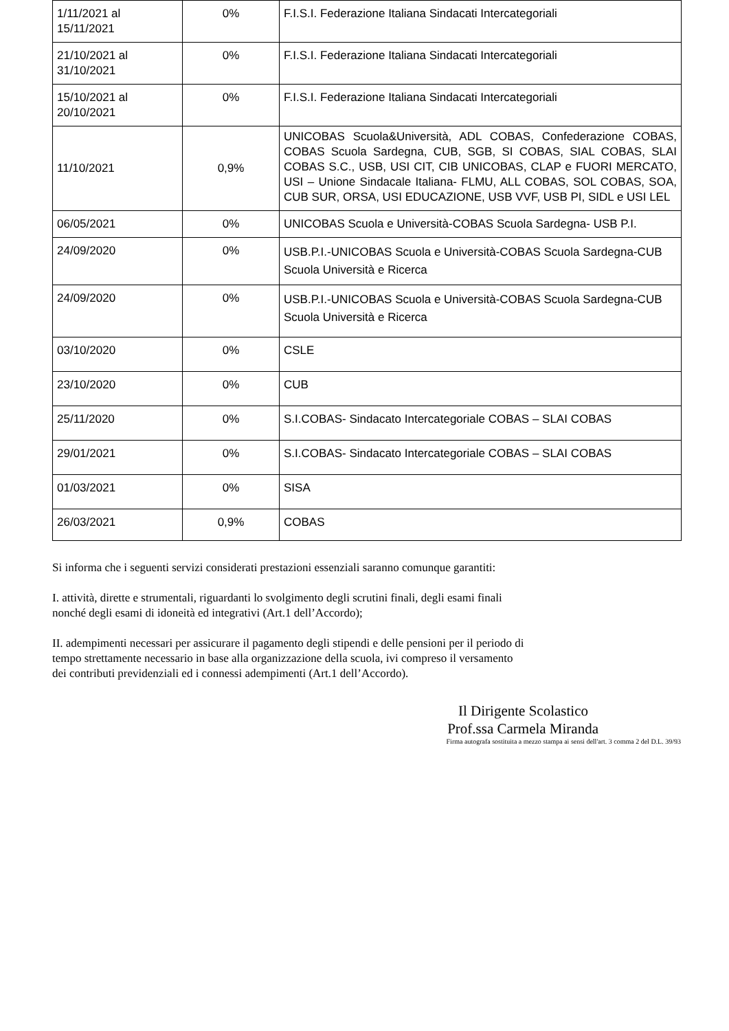| 1/11/2021 al 15/11/2021 | 0% | F.I.S.I. Federazione Italiana Sindacati Intercategoriali |
| 21/10/2021 al 31/10/2021 | 0% | F.I.S.I. Federazione Italiana Sindacati Intercategoriali |
| 15/10/2021 al 20/10/2021 | 0% | F.I.S.I. Federazione Italiana Sindacati Intercategoriali |
| 11/10/2021 | 0,9% | UNICOBAS Scuola&Università, ADL COBAS, Confederazione COBAS, COBAS Scuola Sardegna, CUB, SGB, SI COBAS, SIAL COBAS, SLAI COBAS S.C., USB, USI CIT, CIB UNICOBAS, CLAP e FUORI MERCATO, USI – Unione Sindacale Italiana- FLMU, ALL COBAS, SOL COBAS, SOA, CUB SUR, ORSA, USI EDUCAZIONE, USB VVF, USB PI, SIDL e USI LEL |
| 06/05/2021 | 0% | UNICOBAS Scuola e Università-COBAS Scuola Sardegna- USB P.I. |
| 24/09/2020 | 0% | USB.P.I.-UNICOBAS Scuola e Università-COBAS Scuola Sardegna-CUB Scuola Università e Ricerca |
| 24/09/2020 | 0% | USB.P.I.-UNICOBAS Scuola e Università-COBAS Scuola Sardegna-CUB Scuola Università e Ricerca |
| 03/10/2020 | 0% | CSLE |
| 23/10/2020 | 0% | CUB |
| 25/11/2020 | 0% | S.I.COBAS- Sindacato Intercategoriale COBAS – SLAI COBAS |
| 29/01/2021 | 0% | S.I.COBAS- Sindacato Intercategoriale COBAS – SLAI COBAS |
| 01/03/2021 | 0% | SISA |
| 26/03/2021 | 0,9% | COBAS |
Si informa che i seguenti servizi considerati prestazioni essenziali saranno comunque garantiti:
I. attività, dirette e strumentali, riguardanti lo svolgimento degli scrutini finali, degli esami finali
nonché degli esami di idoneità ed integrativi (Art.1 dell’Accordo);
II. adempimenti necessari per assicurare il pagamento degli stipendi e delle pensioni per il periodo di
tempo strettamente necessario in base alla organizzazione della scuola, ivi compreso il versamento
dei contributi previdenziali ed i connessi adempimenti (Art.1 dell’Accordo).
Il Dirigente Scolastico
Prof.ssa Carmela Miranda
Firma autografa sostituita a mezzo stampa ai sensi dell'art. 3 comma 2 del D.L. 39/93